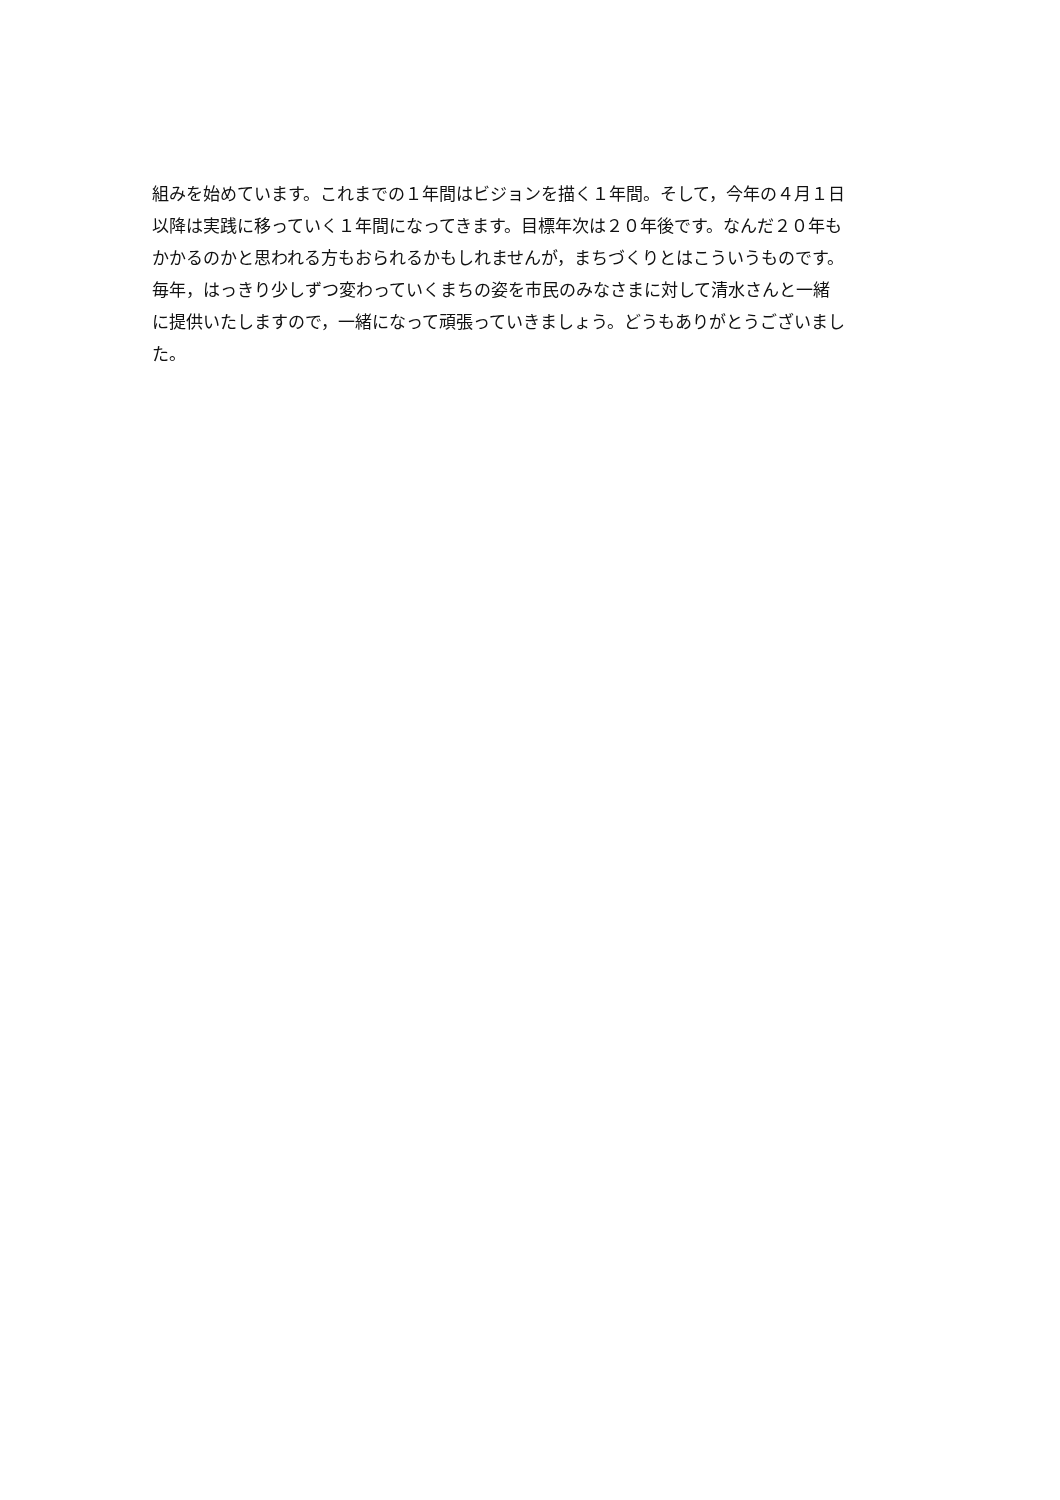組みを始めています。これまでの１年間はビジョンを描く１年間。そして，今年の４月１日
以降は実践に移っていく１年間になってきます。目標年次は２０年後です。なんだ２０年も
かかるのかと思われる方もおられるかもしれませんが，まちづくりとはこういうものです。
毎年，はっきり少しずつ変わっていくまちの姿を市民のみなさまに対して清水さんと一緒
に提供いたしますので，一緒になって頑張っていきましょう。どうもありがとうございまし
た。